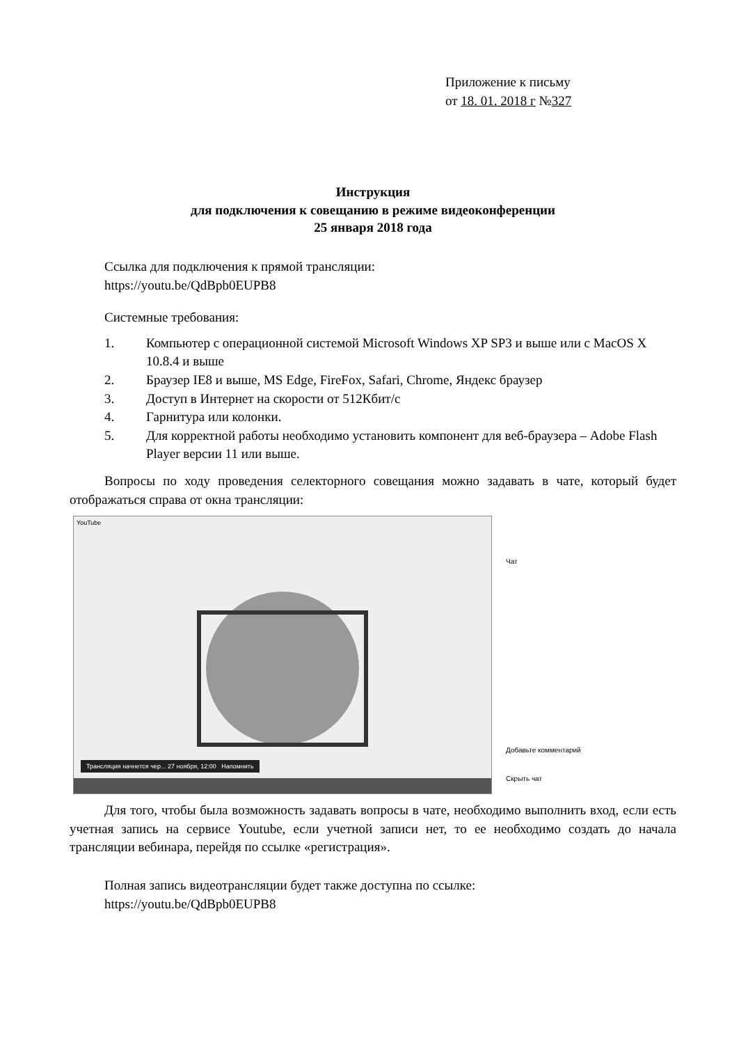Приложение к письму
от 18. 01. 2018 г №327
Инструкция
для подключения к совещанию в режиме видеоконференции
25 января 2018 года
Ссылка для подключения к прямой трансляции:
https://youtu.be/QdBpb0EUPB8
Системные требования:
1. Компьютер с операционной системой Microsoft Windows XP SP3 и выше или с MacOS X 10.8.4 и выше
2. Браузер IE8 и выше, MS Edge, FireFox, Safari, Chrome, Яндекс браузер
3. Доступ в Интернет на скорости от 512Кбит/с
4. Гарнитура или колонки.
5. Для корректной работы необходимо установить компонент для веб-браузера – Adobe Flash Player версии 11 или выше.
Вопросы по ходу проведения селекторного совещания можно задавать в чате, который будет отображаться справа от окна трансляции:
YouTube
Трансляция начнется чер... 27 ноября, 12:00 Напомнить
Чат
Добавьте комментарий
Скрыть чат
Для того, чтобы была возможность задавать вопросы в чате, необходимо выполнить вход, если есть учетная запись на сервисе Youtube, если учетной записи нет, то ее необходимо создать до начала трансляции вебинара, перейдя по ссылке «регистрация».
Полная запись видеотрансляции будет также доступна по ссылке:
https://youtu.be/QdBpb0EUPB8